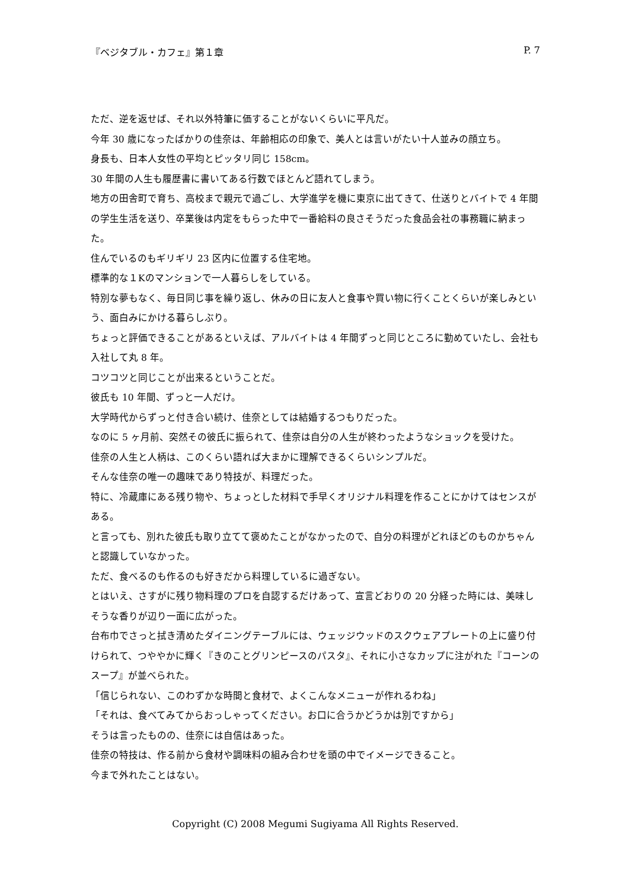『ベジタブル・カフェ』第１章 P. 7
ただ、逆を返せば、それ以外特筆に価することがないくらいに平凡だ。
今年 30 歳になったばかりの佳奈は、年齢相応の印象で、美人とは言いがたい十人並みの顔立ち。
身長も、日本人女性の平均とピッタリ同じ 158cm。
30 年間の人生も履歴書に書いてある行数でほとんど語れてしまう。
地方の田舎町で育ち、高校まで親元で過ごし、大学進学を機に東京に出てきて、仕送りとバイトで 4 年間の学生生活を送り、卒業後は内定をもらった中で一番給料の良さそうだった食品会社の事務職に納まった。
住んでいるのもギリギリ 23 区内に位置する住宅地。
標準的な１Kのマンションで一人暮らしをしている。
特別な夢もなく、毎日同じ事を繰り返し、休みの日に友人と食事や買い物に行くことくらいが楽しみという、面白みにかける暮らしぶり。
ちょっと評価できることがあるといえば、アルバイトは 4 年間ずっと同じところに勤めていたし、会社も入社して丸 8 年。
コツコツと同じことが出来るということだ。
彼氏も 10 年間、ずっと一人だけ。
大学時代からずっと付き合い続け、佳奈としては結婚するつもりだった。
なのに 5 ヶ月前、突然その彼氏に振られて、佳奈は自分の人生が終わったようなショックを受けた。
佳奈の人生と人柄は、このくらい語れば大まかに理解できるくらいシンプルだ。
そんな佳奈の唯一の趣味であり特技が、料理だった。
特に、冷蔵庫にある残り物や、ちょっとした材料で手早くオリジナル料理を作ることにかけてはセンスがある。
と言っても、別れた彼氏も取り立てて褒めたことがなかったので、自分の料理がどれほどのものかちゃんと認識していなかった。
ただ、食べるのも作るのも好きだから料理しているに過ぎない。
とはいえ、さすがに残り物料理のプロを自認するだけあって、宣言どおりの 20 分経った時には、美味しそうな香りが辺り一面に広がった。
台布巾でさっと拭き清めたダイニングテーブルには、ウェッジウッドのスクウェアプレートの上に盛り付けられて、つややかに輝く『きのことグリンピースのパスタ』、それに小さなカップに注がれた『コーンのスープ』が並べられた。
「信じられない、このわずかな時間と食材で、よくこんなメニューが作れるわね」
「それは、食べてみてからおっしゃってください。お口に合うかどうかは別ですから」
そうは言ったものの、佳奈には自信はあった。
佳奈の特技は、作る前から食材や調味料の組み合わせを頭の中でイメージできること。
今まで外れたことはない。
Copyright (C) 2008 Megumi Sugiyama All Rights Reserved.